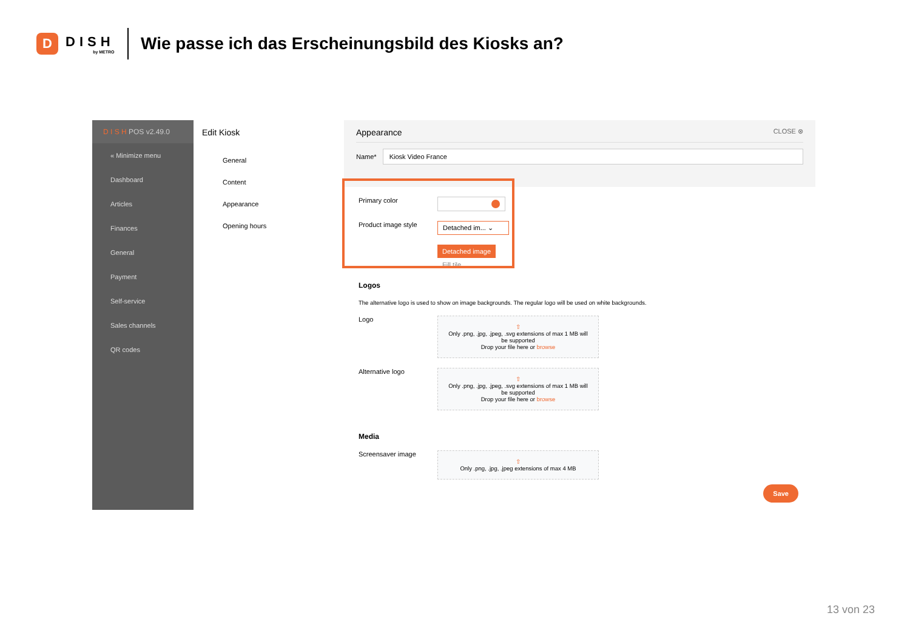D
DISH
by METRO
Wie passe ich das Erscheinungsbild des Kiosks an?
D I S H POS v2.49.0
« Minimize menu
Dashboard
Articles
Finances
General
Payment
Self-service
Sales channels
QR codes
Edit Kiosk
General
Content
Appearance
Opening hours
Appearance CLOSE ⊗
Name*
Kiosk Video France
Primary color
Product image style
Detached im... ⌄
Detached image
Fill tile
Logos
The alternative logo is used to show on image backgrounds. The regular logo will be used on white backgrounds.
Logo
⇧
Only .png, .jpg, .jpeg, .svg extensions of max 1 MB will be supported
Drop your file here or browse
Alternative logo
⇧
Only .png, .jpg, .jpeg, .svg extensions of max 1 MB will be supported
Drop your file here or browse
Media
Screensaver image
⇧
Only .png, .jpg, .jpeg extensions of max 4 MB
Save
13 von 23